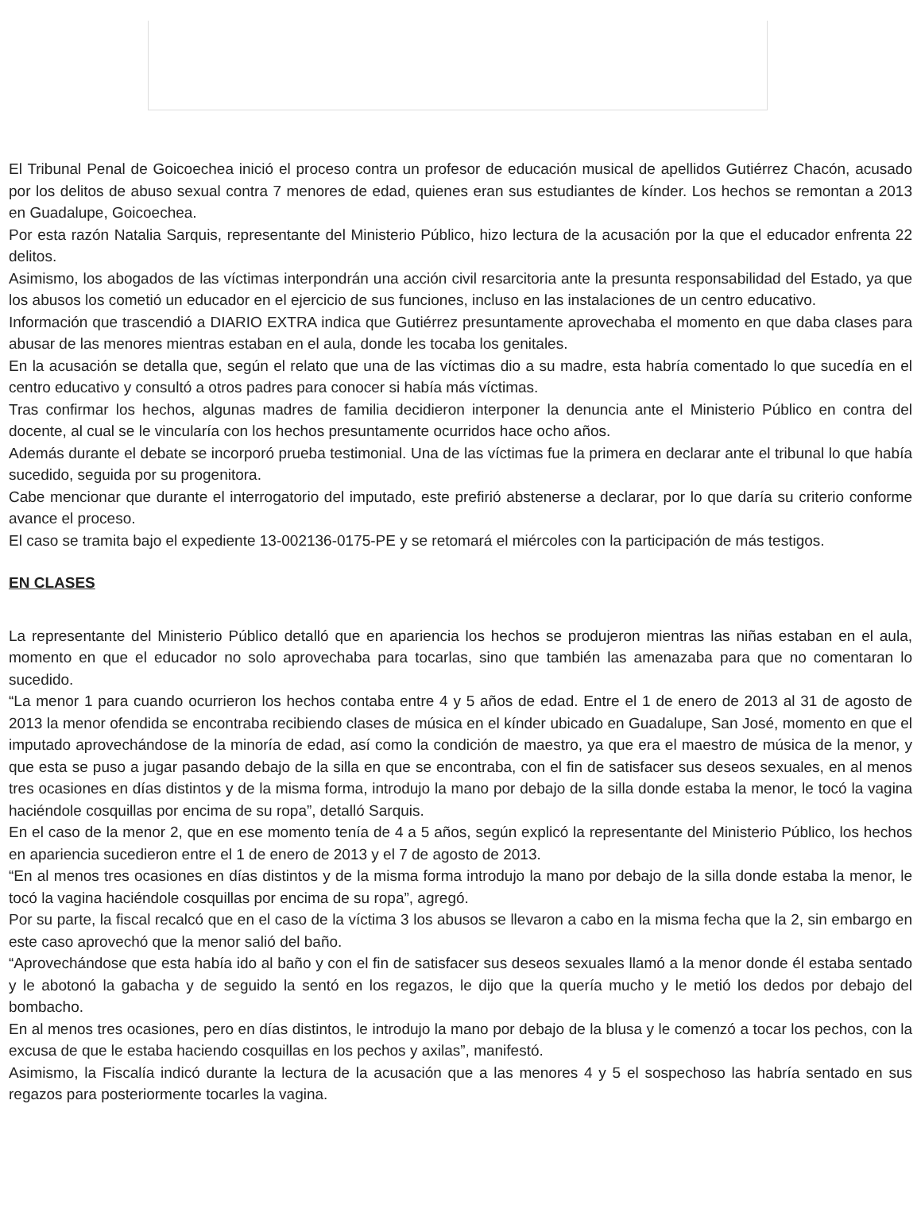El Tribunal Penal de Goicoechea inició el proceso contra un profesor de educación musical de apellidos Gutiérrez Chacón, acusado por los delitos de abuso sexual contra 7 menores de edad, quienes eran sus estudiantes de kínder. Los hechos se remontan a 2013 en Guadalupe, Goicoechea.
Por esta razón Natalia Sarquis, representante del Ministerio Público, hizo lectura de la acusación por la que el educador enfrenta 22 delitos.
Asimismo, los abogados de las víctimas interpondrán una acción civil resarcitoria ante la presunta responsabilidad del Estado, ya que los abusos los cometió un educador en el ejercicio de sus funciones, incluso en las instalaciones de un centro educativo.
Información que trascendió a DIARIO EXTRA indica que Gutiérrez presuntamente aprovechaba el momento en que daba clases para abusar de las menores mientras estaban en el aula, donde les tocaba los genitales.
En la acusación se detalla que, según el relato que una de las víctimas dio a su madre, esta habría comentado lo que sucedía en el centro educativo y consultó a otros padres para conocer si había más víctimas.
Tras confirmar los hechos, algunas madres de familia decidieron interponer la denuncia ante el Ministerio Público en contra del docente, al cual se le vincularía con los hechos presuntamente ocurridos hace ocho años.
Además durante el debate se incorporó prueba testimonial. Una de las víctimas fue la primera en declarar ante el tribunal lo que había sucedido, seguida por su progenitora.
Cabe mencionar que durante el interrogatorio del imputado, este prefirió abstenerse a declarar, por lo que daría su criterio conforme avance el proceso.
El caso se tramita bajo el expediente 13-002136-0175-PE y se retomará el miércoles con la participación de más testigos.
EN CLASES
La representante del Ministerio Público detalló que en apariencia los hechos se produjeron mientras las niñas estaban en el aula, momento en que el educador no solo aprovechaba para tocarlas, sino que también las amenazaba para que no comentaran lo sucedido.
“La menor 1 para cuando ocurrieron los hechos contaba entre 4 y 5 años de edad. Entre el 1 de enero de 2013 al 31 de agosto de 2013 la menor ofendida se encontraba recibiendo clases de música en el kínder ubicado en Guadalupe, San José, momento en que el imputado aprovechándose de la minoría de edad, así como la condición de maestro, ya que era el maestro de música de la menor, y que esta se puso a jugar pasando debajo de la silla en que se encontraba, con el fin de satisfacer sus deseos sexuales, en al menos tres ocasiones en días distintos y de la misma forma, introdujo la mano por debajo de la silla donde estaba la menor, le tocó la vagina haciéndole cosquillas por encima de su ropa”, detalló Sarquis.
En el caso de la menor 2, que en ese momento tenía de 4 a 5 años, según explicó la representante del Ministerio Público, los hechos en apariencia sucedieron entre el 1 de enero de 2013 y el 7 de agosto de 2013.
“En al menos tres ocasiones en días distintos y de la misma forma introdujo la mano por debajo de la silla donde estaba la menor, le tocó la vagina haciéndole cosquillas por encima de su ropa”, agregó.
Por su parte, la fiscal recalcó que en el caso de la víctima 3 los abusos se llevaron a cabo en la misma fecha que la 2, sin embargo en este caso aprovechó que la menor salió del baño.
“Aprovechándose que esta había ido al baño y con el fin de satisfacer sus deseos sexuales llamó a la menor donde él estaba sentado y le abotonó la gabacha y de seguido la sentó en los regazos, le dijo que la quería mucho y le metió los dedos por debajo del bombacho.
En al menos tres ocasiones, pero en días distintos, le introdujo la mano por debajo de la blusa y le comenzó a tocar los pechos, con la excusa de que le estaba haciendo cosquillas en los pechos y axilas”, manifestó.
Asimismo, la Fiscalía indicó durante la lectura de la acusación que a las menores 4 y 5 el sospechoso las habría sentado en sus regazos para posteriormente tocarles la vagina.